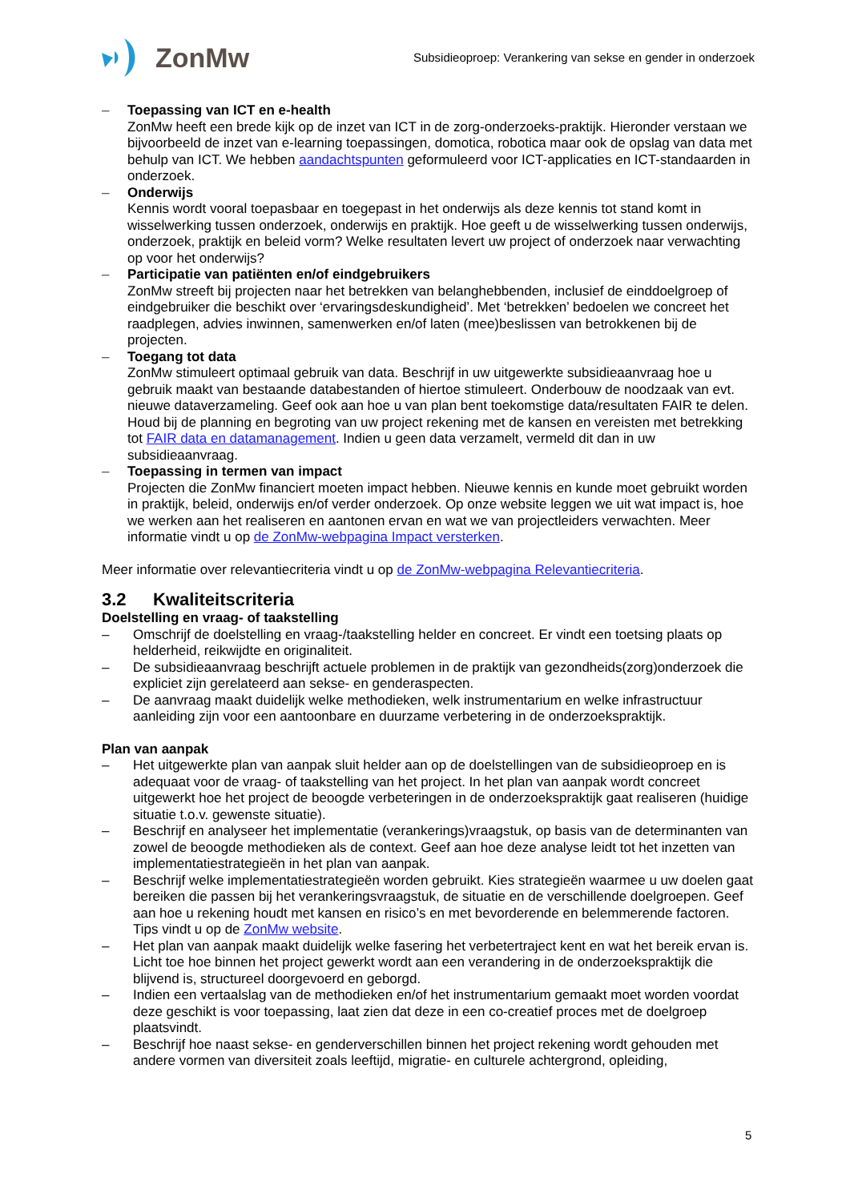ZonMw
Subsidieoproep: Verankering van sekse en gender in onderzoek
– Toepassing van ICT en e-health
ZonMw heeft een brede kijk op de inzet van ICT in de zorg-onderzoeks-praktijk. Hieronder verstaan we bijvoorbeeld de inzet van e-learning toepassingen, domotica, robotica maar ook de opslag van data met behulp van ICT. We hebben aandachtspunten geformuleerd voor ICT-applicaties en ICT-standaarden in onderzoek.
– Onderwijs
Kennis wordt vooral toepasbaar en toegepast in het onderwijs als deze kennis tot stand komt in wisselwerking tussen onderzoek, onderwijs en praktijk. Hoe geeft u de wisselwerking tussen onderwijs, onderzoek, praktijk en beleid vorm? Welke resultaten levert uw project of onderzoek naar verwachting op voor het onderwijs?
– Participatie van patiënten en/of eindgebruikers
ZonMw streeft bij projecten naar het betrekken van belanghebbenden, inclusief de einddoelgroep of eindgebruiker die beschikt over ‘ervaringsdeskundigheid’. Met ‘betrekken’ bedoelen we concreet het raadplegen, advies inwinnen, samenwerken en/of laten (mee)beslissen van betrokkenen bij de projecten.
– Toegang tot data
ZonMw stimuleert optimaal gebruik van data. Beschrijf in uw uitgewerkte subsidieaanvraag hoe u gebruik maakt van bestaande databestanden of hiertoe stimuleert. Onderbouw de noodzaak van evt. nieuwe dataverzameling. Geef ook aan hoe u van plan bent toekomstige data/resultaten FAIR te delen. Houd bij de planning en begroting van uw project rekening met de kansen en vereisten met betrekking tot FAIR data en datamanagement. Indien u geen data verzamelt, vermeld dit dan in uw subsidieaanvraag.
– Toepassing in termen van impact
Projecten die ZonMw financiert moeten impact hebben. Nieuwe kennis en kunde moet gebruikt worden in praktijk, beleid, onderwijs en/of verder onderzoek. Op onze website leggen we uit wat impact is, hoe we werken aan het realiseren en aantonen ervan en wat we van projectleiders verwachten. Meer informatie vindt u op de ZonMw-webpagina Impact versterken.
Meer informatie over relevantiecriteria vindt u op de ZonMw-webpagina Relevantiecriteria.
3.2 Kwaliteitscriteria
Doelstelling en vraag- of taakstelling
– Omschrijf de doelstelling en vraag-/taakstelling helder en concreet. Er vindt een toetsing plaats op helderheid, reikwijdte en originaliteit.
– De subsidieaanvraag beschrijft actuele problemen in de praktijk van gezondheids(zorg)onderzoek die expliciet zijn gerelateerd aan sekse- en genderaspecten.
– De aanvraag maakt duidelijk welke methodieken, welk instrumentarium en welke infrastructuur aanleiding zijn voor een aantoonbare en duurzame verbetering in de onderzoekspraktijk.
Plan van aanpak
– Het uitgewerkte plan van aanpak sluit helder aan op de doelstellingen van de subsidieoproep en is adequaat voor de vraag- of taakstelling van het project. In het plan van aanpak wordt concreet uitgewerkt hoe het project de beoogde verbeteringen in de onderzoekspraktijk gaat realiseren (huidige situatie t.o.v. gewenste situatie).
– Beschrijf en analyseer het implementatie (verankerings)vraagstuk, op basis van de determinanten van zowel de beoogde methodieken als de context. Geef aan hoe deze analyse leidt tot het inzetten van implementatiestrategieën in het plan van aanpak.
– Beschrijf welke implementatiestrategieën worden gebruikt. Kies strategieën waarmee u uw doelen gaat bereiken die passen bij het verankeringsvraagstuk, de situatie en de verschillende doelgroepen. Geef aan hoe u rekening houdt met kansen en risico’s en met bevorderende en belemmerende factoren. Tips vindt u op de ZonMw website.
– Het plan van aanpak maakt duidelijk welke fasering het verbetertraject kent en wat het bereik ervan is. Licht toe hoe binnen het project gewerkt wordt aan een verandering in de onderzoekspraktijk die blijvend is, structureel doorgevoerd en geborgd.
– Indien een vertaalslag van de methodieken en/of het instrumentarium gemaakt moet worden voordat deze geschikt is voor toepassing, laat zien dat deze in een co-creatief proces met de doelgroep plaatsvindt.
– Beschrijf hoe naast sekse- en genderverschillen binnen het project rekening wordt gehouden met andere vormen van diversiteit zoals leeftijd, migratie- en culturele achtergrond, opleiding,
5